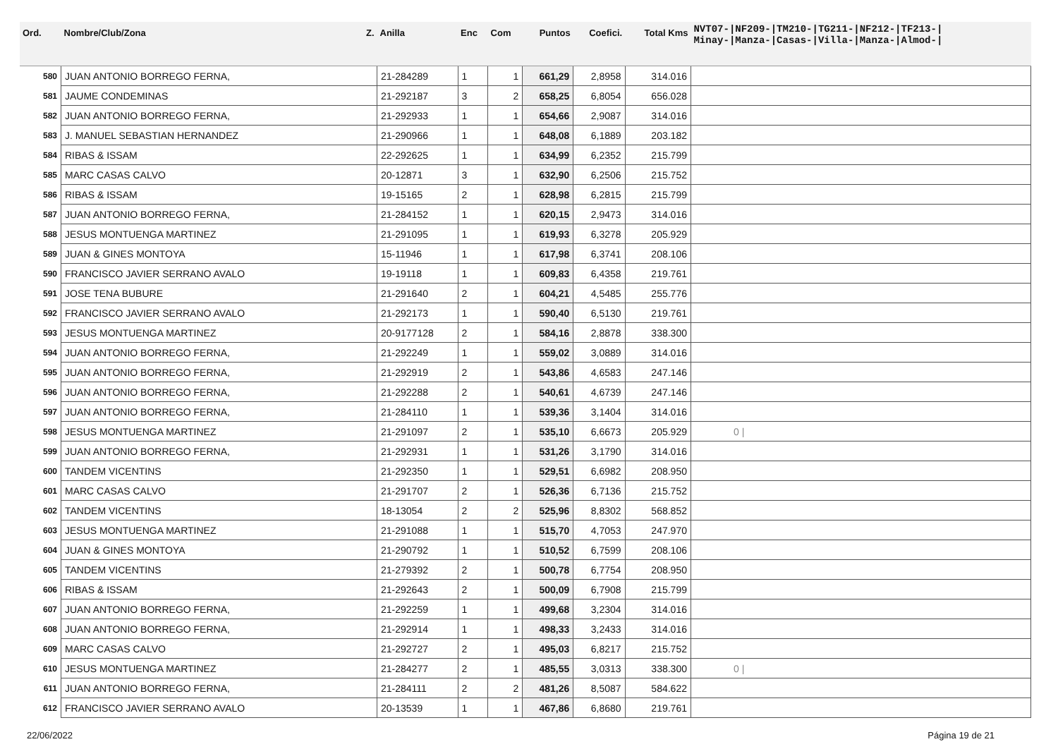| Ord. | Nombre/Club/Zona Z. | Anilla | Enc | Com | Puntos | Coefici. | Total Kms | NVT07-/NF209-/TM210-/TG211-/NF212-/TF213-/ Minay-/Manza-/Casas-/Villa-/Manza-/Almod-/ |
| --- | --- | --- | --- | --- | --- | --- | --- | --- |
| 580 | JUAN ANTONIO BORREGO FERNA, | 21-284289 | 1 | 1 | 661,29 | 2,8958 | 314.016 | |
| 581 | JAUME CONDEMINAS | 21-292187 | 3 | 2 | 658,25 | 6,8054 | 656.028 | |
| 582 | JUAN ANTONIO BORREGO FERNA, | 21-292933 | 1 | 1 | 654,66 | 2,9087 | 314.016 | |
| 583 | J. MANUEL SEBASTIAN HERNANDEZ | 21-290966 | 1 | 1 | 648,08 | 6,1889 | 203.182 | |
| 584 | RIBAS & ISSAM | 22-292625 | 1 | 1 | 634,99 | 6,2352 | 215.799 | |
| 585 | MARC CASAS CALVO | 20-12871 | 3 | 1 | 632,90 | 6,2506 | 215.752 | |
| 586 | RIBAS & ISSAM | 19-15165 | 2 | 1 | 628,98 | 6,2815 | 215.799 | |
| 587 | JUAN ANTONIO BORREGO FERNA, | 21-284152 | 1 | 1 | 620,15 | 2,9473 | 314.016 | |
| 588 | JESUS MONTUENGA MARTINEZ | 21-291095 | 1 | 1 | 619,93 | 6,3278 | 205.929 | |
| 589 | JUAN & GINES MONTOYA | 15-11946 | 1 | 1 | 617,98 | 6,3741 | 208.106 | |
| 590 | FRANCISCO JAVIER SERRANO AVALO | 19-19118 | 1 | 1 | 609,83 | 6,4358 | 219.761 | |
| 591 | JOSE TENA BUBURE | 21-291640 | 2 | 1 | 604,21 | 4,5485 | 255.776 | |
| 592 | FRANCISCO JAVIER SERRANO AVALO | 21-292173 | 1 | 1 | 590,40 | 6,5130 | 219.761 | |
| 593 | JESUS MONTUENGA MARTINEZ | 20-9177128 | 2 | 1 | 584,16 | 2,8878 | 338.300 | |
| 594 | JUAN ANTONIO BORREGO FERNA, | 21-292249 | 1 | 1 | 559,02 | 3,0889 | 314.016 | |
| 595 | JUAN ANTONIO BORREGO FERNA, | 21-292919 | 2 | 1 | 543,86 | 4,6583 | 247.146 | |
| 596 | JUAN ANTONIO BORREGO FERNA, | 21-292288 | 2 | 1 | 540,61 | 4,6739 | 247.146 | |
| 597 | JUAN ANTONIO BORREGO FERNA, | 21-284110 | 1 | 1 | 539,36 | 3,1404 | 314.016 | |
| 598 | JESUS MONTUENGA MARTINEZ | 21-291097 | 2 | 1 | 535,10 | 6,6673 | 205.929 | 0 / |
| 599 | JUAN ANTONIO BORREGO FERNA, | 21-292931 | 1 | 1 | 531,26 | 3,1790 | 314.016 | |
| 600 | TANDEM VICENTINS | 21-292350 | 1 | 1 | 529,51 | 6,6982 | 208.950 | |
| 601 | MARC CASAS CALVO | 21-291707 | 2 | 1 | 526,36 | 6,7136 | 215.752 | |
| 602 | TANDEM VICENTINS | 18-13054 | 2 | 2 | 525,96 | 8,8302 | 568.852 | |
| 603 | JESUS MONTUENGA MARTINEZ | 21-291088 | 1 | 1 | 515,70 | 4,7053 | 247.970 | |
| 604 | JUAN & GINES MONTOYA | 21-290792 | 1 | 1 | 510,52 | 6,7599 | 208.106 | |
| 605 | TANDEM VICENTINS | 21-279392 | 2 | 1 | 500,78 | 6,7754 | 208.950 | |
| 606 | RIBAS & ISSAM | 21-292643 | 2 | 1 | 500,09 | 6,7908 | 215.799 | |
| 607 | JUAN ANTONIO BORREGO FERNA, | 21-292259 | 1 | 1 | 499,68 | 3,2304 | 314.016 | |
| 608 | JUAN ANTONIO BORREGO FERNA, | 21-292914 | 1 | 1 | 498,33 | 3,2433 | 314.016 | |
| 609 | MARC CASAS CALVO | 21-292727 | 2 | 1 | 495,03 | 6,8217 | 215.752 | |
| 610 | JESUS MONTUENGA MARTINEZ | 21-284277 | 2 | 1 | 485,55 | 3,0313 | 338.300 | 0 / |
| 611 | JUAN ANTONIO BORREGO FERNA, | 21-284111 | 2 | 2 | 481,26 | 8,5087 | 584.622 | |
| 612 | FRANCISCO JAVIER SERRANO AVALO | 20-13539 | 1 | 1 | 467,86 | 6,8680 | 219.761 | |
22/06/2022 Página 19 de 21